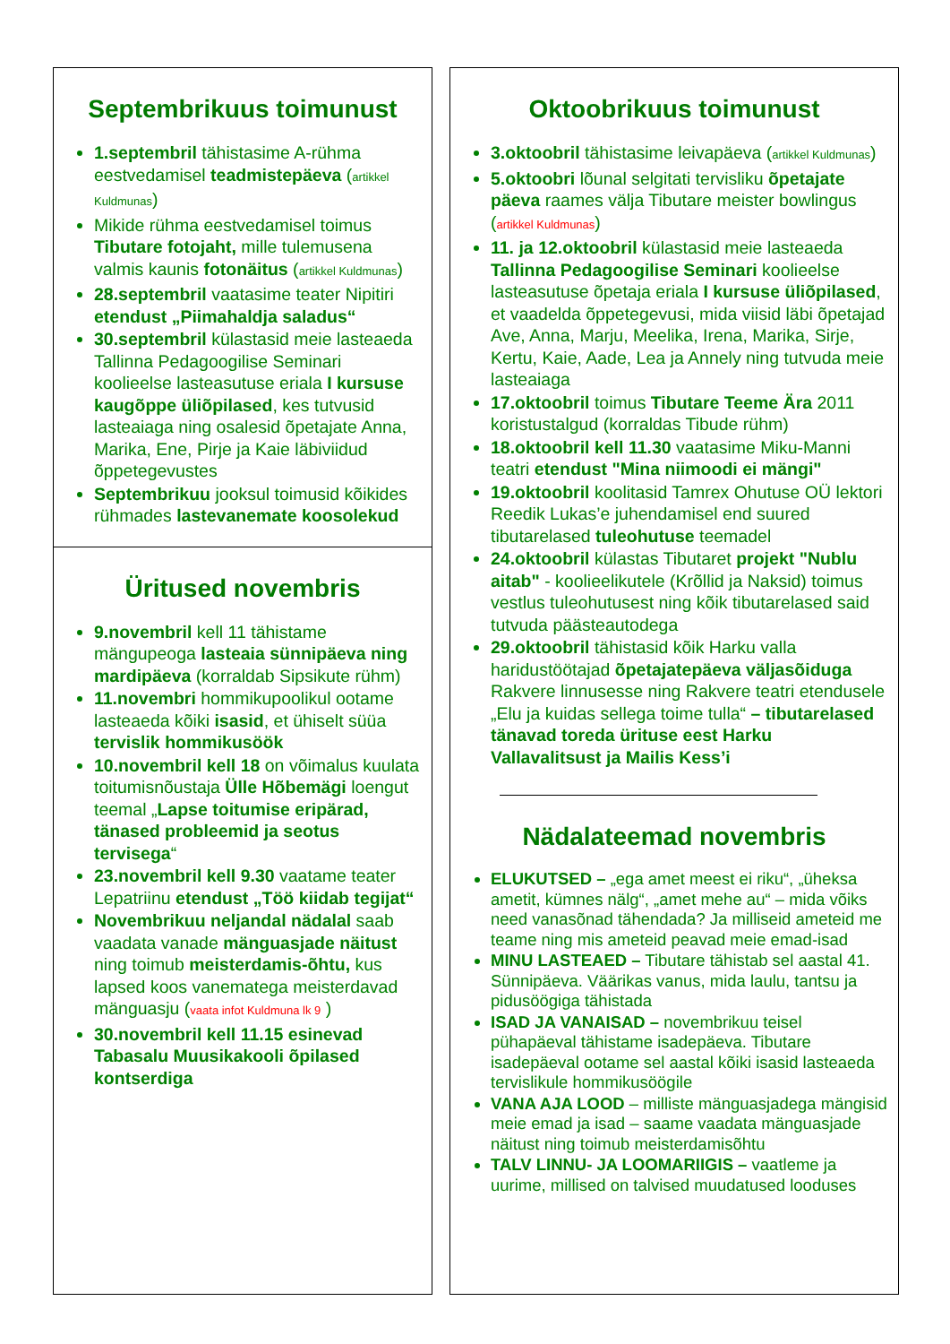Septembrikuus toimunust
1.septembril tähistasime A-rühma eestvedamisel teadmistepäeva (artikkel Kuldmunas)
Mikide rühma eestvedamisel toimus Tibutare fotojaht, mille tulemusena valmis kaunis fotonäitus (artikkel Kuldmunas)
28.septembril vaatasime teater Nipitiri etendust „Piimahaldja saladus“
30.septembril külastasid meie lasteaeda Tallinna Pedagoogilise Seminari koolieelse lasteasutuse eriala I kursuse kaugõppe üliõpilased, kes tutvusid lasteaiaga ning osalesid õpetajate Anna, Marika, Ene, Pirje ja Kaie läbiviidud õppetegevustes
Septembrikuu jooksul toimusid kõikides rühmades lastevanemate koosolekud
Üritused novembris
9.novembril kell 11 tähistame mängupeoga lasteaia sünnipäeva ning mardipäeva (korraldab Sipsikute rühm)
11.novembri hommikupoolikul ootame lasteaeda kõiki isasid, et ühiselt süüa tervislik hommikusöök
10.novembril kell 18 on võimalus kuulata toitumisnõustaja Ülle Hõbemägi loengut teemal „Lapse toitumise eripärad, tänased probleemid ja seotus tervisega“
23.novembril kell 9.30 vaatame teater Lepatriinu etendust „Töö kiidab tegijat“
Novembrikuu neljandal nädalal saab vaadata vanade mänguasjade näitust ning toimub meisterdamis-õhtu, kus lapsed koos vanematega meisterdavad mänguasju (vaata infot Kuldmuna lk 9 )
30.novembril kell 11.15 esinevad Tabasalu Muusikakooli õpilased kontserdiga
Oktoobrikuus toimunust
3.oktoobril tähistasime leivapäeva (artikkel Kuldmunas)
5.oktoobri lõunal selgitati tervisliku õpetajate päeva raames välja Tibutare meister bowlingus (artikkel Kuldmunas)
11. ja 12.oktoobril külastasid meie lasteaeda Tallinna Pedagoogilise Seminari koolieelse lasteasutuse õpetaja eriala I kursuse üliõpilased, et vaadelda õppetegevusi, mida viisid läbi õpetajad Ave, Anna, Marju, Meelika, Irena, Marika, Sirje, Kertu, Kaie, Aade, Lea ja Annely ning tutvuda meie lasteaiaga
17.oktoobril toimus Tibutare Teeme Ära 2011 koristustalgud (korraldas Tibude rühm)
18.oktoobril kell 11.30 vaatasime Miku-Manni teatri etendust "Mina niimoodi ei mängi"
19.oktoobril koolitasid Tamrex Ohutuse OÜ lektori Reedik Lukas’e juhendamisel end suured tibutarelased tuleohutuse teemadel
24.oktoobril külastas Tibutaret projekt "Nublu aitab" - koolieelikutele (Krõllid ja Naksid) toimus vestlus tuleohutusest ning kõik tibutarelased said tutvuda päästeautodega
29.oktoobril tähistasid kõik Harku valla haridustöötajad õpetajatepäeva väljasõiduga Rakvere linnusesse ning Rakvere teatri etendusele „Elu ja kuidas sellega toime tulla“ – tibutarelased tänavad toreda ürituse eest Harku Vallavalitsust ja Mailis Kess’i
Nädalateemad novembris
ELUKUTSED – „ega amet meest ei riku“, „üheksa ametit, kümnes nälg“, „amet mehe au“ – mida võiks need vanasõnad tähendada? Ja milliseid ameteid me teame ning mis ameteid peavad meie emad-isad
MINU LASTEAED – Tibutare tähistab sel aastal 41. Sünnipäeva. Väärikas vanus, mida laulu, tantsu ja pidusöögiga tähistada
ISAD JA VANAISAD – novembrikuu teisel pühapäeval tähistame isadepäeva. Tibutare isadepäeval ootame sel aastal kõiki isasid lasteaeda tervislikule hommikusöögile
VANA AJA LOOD – milliste mänguasjadega mängisid meie emad ja isad – saame vaadata mänguasjade näitust ning toimub meisterdamisõhtu
TALV LINNU- JA LOOMARIIGIS – vaatleme ja uurime, millised on talvised muudatused looduses